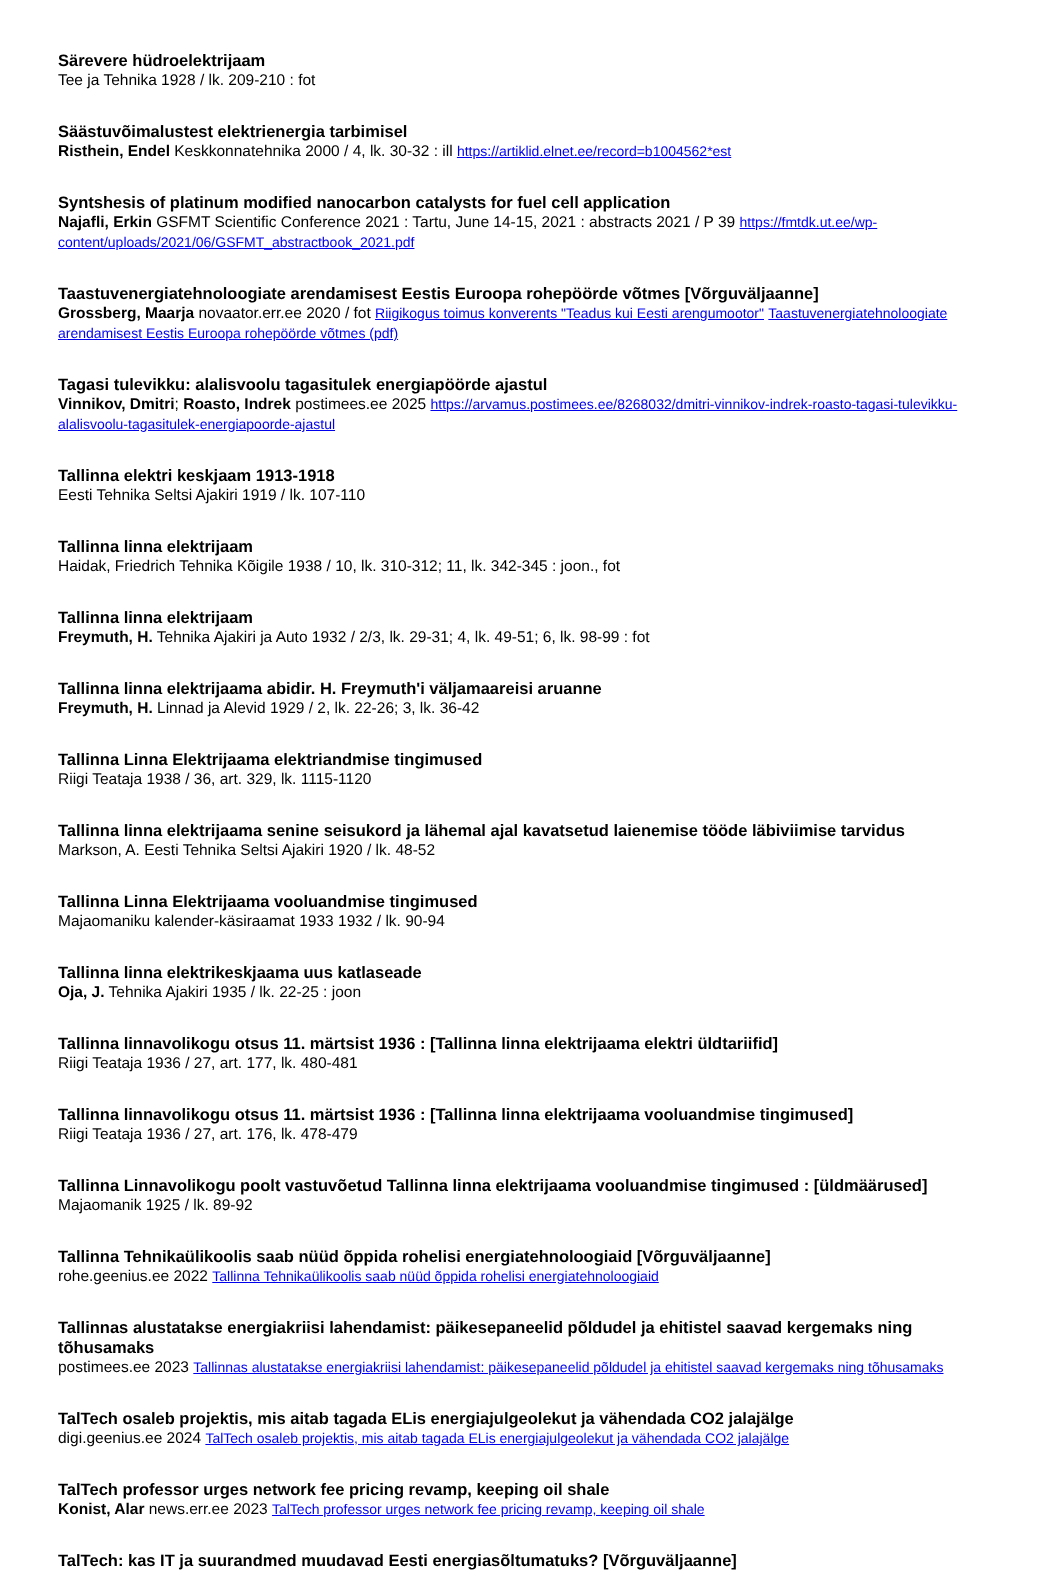Särevere hüdroelektrijaam
Tee ja Tehnika 1928 / lk. 209-210 : fot
Säästuvõimalustest elektrienergia tarbimisel
Risthein, Endel Keskkonnatehnika 2000 / 4, lk. 30-32 : ill https://artiklid.elnet.ee/record=b1004562*est
Syntshesis of platinum modified nanocarbon catalysts for fuel cell application
Najafli, Erkin GSFMT Scientific Conference 2021 : Tartu, June 14-15, 2021 : abstracts 2021 / P 39 https://fmtdk.ut.ee/wp-content/uploads/2021/06/GSFMT_abstractbook_2021.pdf
Taastuvenergiatehnoloogiate arendamisest Eestis Euroopa rohepöörde võtmes [Võrguväljaanne]
Grossberg, Maarja novaator.err.ee 2020 / fot Riigikogus toimus konverents "Teadus kui Eesti arengumootor" Taastuvenergiatehnoloogiate arendamisest Eestis Euroopa rohepöörde võtmes (pdf)
Tagasi tulevikku: alalisvoolu tagasitulek energiapöörde ajastul
Vinnikov, Dmitri; Roasto, Indrek postimees.ee 2025 https://arvamus.postimees.ee/8268032/dmitri-vinnikov-indrek-roasto-tagasi-tulevikku-alalisvoolu-tagasitulek-energiapoorde-ajastul
Tallinna elektri keskjaam 1913-1918
Eesti Tehnika Seltsi Ajakiri 1919 / lk. 107-110
Tallinna linna elektrijaam
Haidak, Friedrich Tehnika Kõigile 1938 / 10, lk. 310-312; 11, lk. 342-345 : joon., fot
Tallinna linna elektrijaam
Freymuth, H. Tehnika Ajakiri ja Auto 1932 / 2/3, lk. 29-31; 4, lk. 49-51; 6, lk. 98-99 : fot
Tallinna linna elektrijaama abidir. H. Freymuth'i väljamaareisi aruanne
Freymuth, H. Linnad ja Alevid 1929 / 2, lk. 22-26; 3, lk. 36-42
Tallinna Linna Elektrijaama elektriandmise tingimused
Riigi Teataja 1938 / 36, art. 329, lk. 1115-1120
Tallinna linna elektrijaama senine seisukord ja lähemal ajal kavatsetud laienemise tööde läbiviimise tarvidus
Markson, A. Eesti Tehnika Seltsi Ajakiri 1920 / lk. 48-52
Tallinna Linna Elektrijaama vooluandmise tingimused
Majaomaniku kalender-käsiraamat 1933 1932 / lk. 90-94
Tallinna linna elektrikeskjaama uus katlaseade
Oja, J. Tehnika Ajakiri 1935 / lk. 22-25 : joon
Tallinna linnavolikogu otsus 11. märtsist 1936 : [Tallinna linna elektrijaama elektri üldtariifid]
Riigi Teataja 1936 / 27, art. 177, lk. 480-481
Tallinna linnavolikogu otsus 11. märtsist 1936 : [Tallinna linna elektrijaama vooluandmise tingimused]
Riigi Teataja 1936 / 27, art. 176, lk. 478-479
Tallinna Linnavolikogu poolt vastuvõetud Tallinna linna elektrijaama vooluandmise tingimused : [üldmäärused]
Majaomanik 1925 / lk. 89-92
Tallinna Tehnikaülikoolis saab nüüd õppida rohelisi energiatehnoloogiaid [Võrguväljaanne]
rohe.geenius.ee 2022 Tallinna Tehnikaülikoolis saab nüüd õppida rohelisi energiatehnoloogiaid
Tallinnas alustatakse energiakriisi lahendamist: päikesepaneelid põldudel ja ehitistel saavad kergemaks ning tõhusamaks
postimees.ee 2023 Tallinnas alustatakse energiakriisi lahendamist: päikesepaneelid põldudel ja ehitistel saavad kergemaks ning tõhusamaks
TalTech osaleb projektis, mis aitab tagada ELis energiajulgeolekut ja vähendada CO2 jalajälge
digi.geenius.ee 2024 TalTech osaleb projektis, mis aitab tagada ELis energiajulgeolekut ja vähendada CO2 jalajälge
TalTech professor urges network fee pricing revamp, keeping oil shale
Konist, Alar news.err.ee 2023 TalTech professor urges network fee pricing revamp, keeping oil shale
TalTech: kas IT ja suurandmed muudavad Eesti energiasõltumatuks? [Võrguväljaanne]